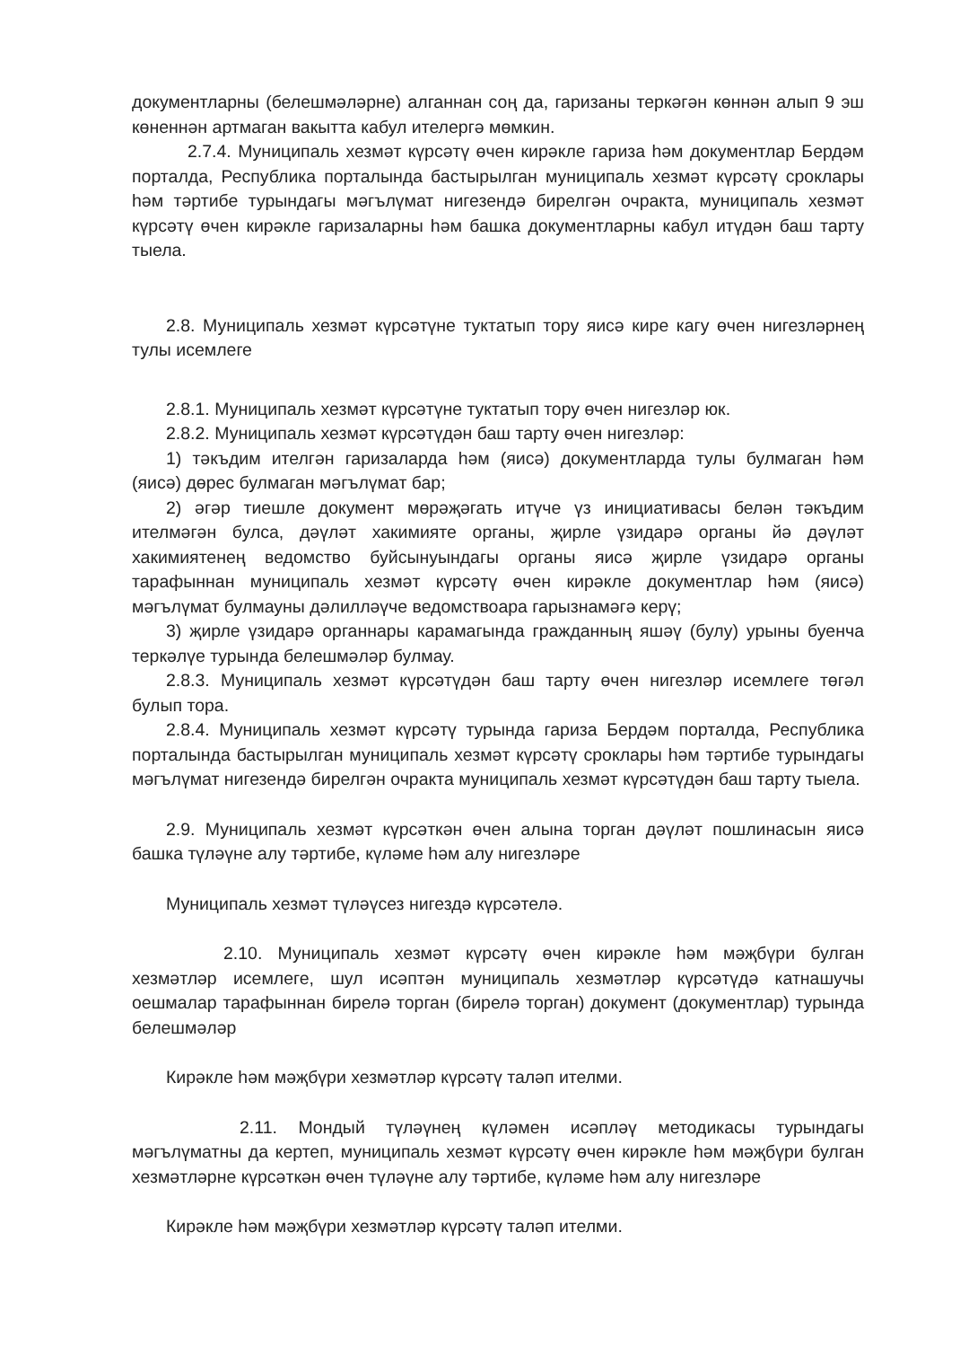документларны (белешмәләрне) алганнан соң да, гаризаны теркәгән көннән алып 9 эш көненнән артмаган вакытта кабул ителергә мөмкин.
2.7.4. Муниципаль хезмәт күрсәтү өчен кирәкле гариза һәм документлар Бердәм порталда, Республика порталында бастырылган муниципаль хезмәт күрсәтү сроклары һәм тәртибе турындагы мәгълүмат нигезендә бирелгән очракта, муниципаль хезмәт күрсәтү өчен кирәкле гаризаларны һәм башка документларны кабул итүдән баш тарту тыела.
2.8. Муниципаль хезмәт күрсәтүне туктатып тору яисә кире кагу өчен нигезләрнең тулы исемлеге
2.8.1. Муниципаль хезмәт күрсәтүне туктатып тору өчен нигезләр юк.
2.8.2. Муниципаль хезмәт күрсәтүдән баш тарту өчен нигезләр:
1) тәкъдим ителгән гаризаларда һәм (яисә) документларда тулы булмаган һәм (яисә) дөрес булмаган мәгълүмат бар;
2) әгәр тиешле документ мөрәҗәгать итүче үз инициативасы белән тәкъдим ителмәгән булса, дәүләт хакимияте органы, җирле үзидарә органы йә дәүләт хакимиятенең ведомство буйсынуындагы органы яисә җирле үзидарә органы тарафыннан муниципаль хезмәт күрсәтү өчен кирәкле документлар һәм (яисә) мәгълүмат булмауны дәлилләүче ведомствоара гарызнамәгә керү;
3) җирле үзидарә органнары карамагында гражданның яшәү (булу) урыны буенча теркәлүе турында белешмәләр булмау.
2.8.3. Муниципаль хезмәт күрсәтүдән баш тарту өчен нигезләр исемлеге төгәл булып тора.
2.8.4. Муниципаль хезмәт күрсәтү турында гариза Бердәм порталда, Республика порталында бастырылган муниципаль хезмәт күрсәтү сроклары һәм тәртибе турындагы мәгълүмат нигезендә бирелгән очракта муниципаль хезмәт күрсәтүдән баш тарту тыела.
2.9. Муниципаль хезмәт күрсәткән өчен алына торган дәүләт пошлинасын яисә башка түләүне алу тәртибе, күләме һәм алу нигезләре
Муниципаль хезмәт түләүсез нигездә күрсәтелә.
2.10. Муниципаль хезмәт күрсәтү өчен кирәкле һәм мәҗбүри булган хезмәтләр исемлеге, шул исәптән муниципаль хезмәтләр күрсәтүдә катнашучы оешмалар тарафыннан бирелә торган (бирелә торган) документ (документлар) турында белешмәләр
Кирәкле һәм мәҗбүри хезмәтләр күрсәтү таләп ителми.
2.11. Мондый түләүнең күләмен исәпләү методикасы турындагы мәгълүматны да кертеп, муниципаль хезмәт күрсәтү өчен кирәкле һәм мәҗбүри булган хезмәтләрне күрсәткән өчен түләүне алу тәртибе, күләме һәм алу нигезләре
Кирәкле һәм мәҗбүри хезмәтләр күрсәтү таләп ителми.